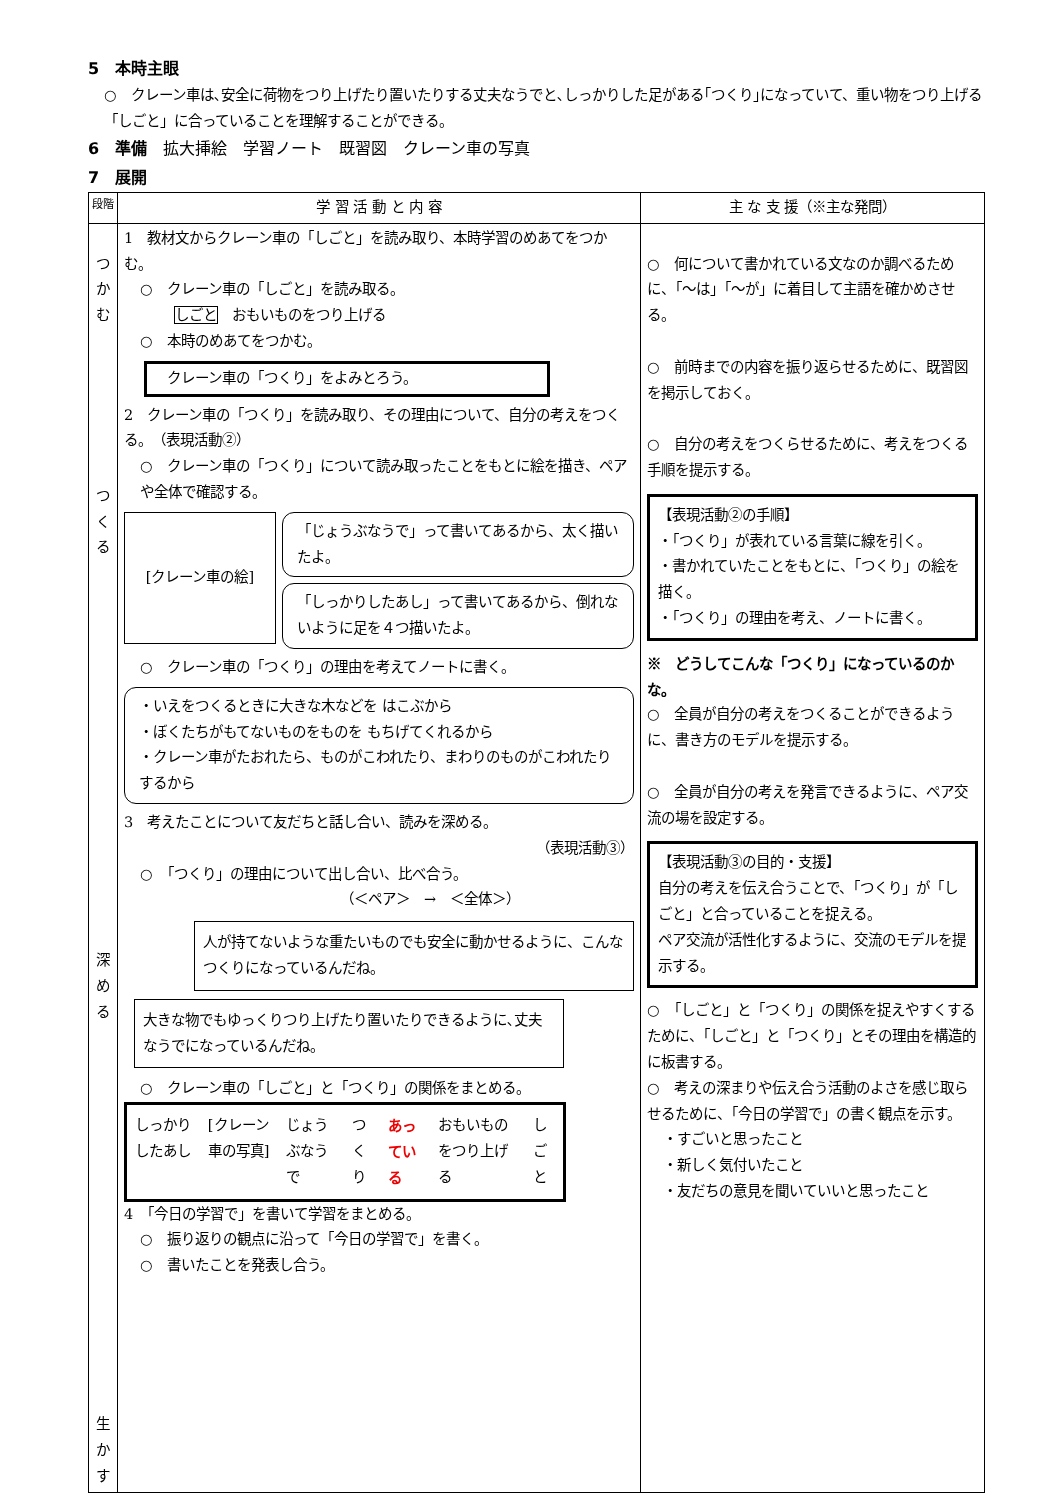5　本時主眼
○　クレーン車は､安全に荷物をつり上げたり置いたりする丈夫なうでと､しっかりした足がある｢つくり｣になっていて、重い物をつり上げる「しごと」に合っていることを理解することができる。
6　準備　拡大挿絵　学習ノート　既習図　クレーン車の写真
7　展開
| 段階 | 学 習 活 動 と 内 容 | 主 な 支 援（※主な発問） |
| --- | --- | --- |
| つかむ つくる 深める 生かす | 1 教材文からクレーン車の「しごと」を読み取り、本時学習のめあてをつかむ。 ○ クレーン車の「しごと」を読み取る。 しごと おもいものをつり上げる ○ 本時のめあてをつかむ。 クレーン車の「つくり」をよみとろう。 2 クレーン車の「つくり」を読み取り、その理由について、自分の考えをつくる。 （表現活動②） ○ クレーン車の「つくり」について読み取ったことをもとに絵を描き、ペアや全体で確認する。 [クレーン車の絵] 「じょうぶなうで」って書いてあるから、太く描いたよ。 「しっかりしたあし」って書いてあるから、倒れないように足を４つ描いたよ。 ○ クレーン車の「つくり」の理由を考えてノートに書く。 ・いえをつくるときに大きな木などを はこぶから ・ぼくたちがもてないものをものを もちげてくれるから ・クレーン車がたおれたら、ものがこわれたり、まわりのものがこわれたりするから 3 考えたことについて友だちと話し合い、読みを深める。 （表現活動③） ○ 「つくり」の理由について出し合い、比べ合う。 （＜ペア＞ → ＜全体＞） 人が持てないような重たいものでも安全に動かせるように、こんなつくりになっているんだね。 大きな物でもゆっくりつり上げたり置いたりできるように､丈夫なうでになっているんだね。 ○ クレーン車の「しごと」と「つくり」の関係をまとめる。 しっかりしたあし [クレーン車の写真] じょうぶなうで つくり あっている おもいものをつり上げる しごと 4 「今日の学習で」を書いて学習をまとめる。 ○ 振り返りの観点に沿って「今日の学習で」を書く。 ○ 書いたことを発表し合う。 | ○ 何について書かれている文なのか調べるために、「～は」「～が」に着目して主語を確かめさせる。 ○ 前時までの内容を振り返らせるために、既習図を掲示しておく。 ○ 自分の考えをつくらせるために、考えをつくる手順を提示する。 【表現活動②の手順】 ・「つくり」が表れている言葉に線を引く。 ・書かれていたことをもとに、「つくり」の絵を描く。 ・「つくり」の理由を考え、ノートに書く。 ※ どうしてこんな「つくり」になっているのかな。 ○ 全員が自分の考えをつくることができるように、書き方のモデルを提示する。 ○ 全員が自分の考えを発言できるように、ペア交流の場を設定する。 【表現活動③の目的・支援】 自分の考えを伝え合うことで、「つくり」が「しごと」と合っていることを捉える。 ペア交流が活性化するように、交流のモデルを提示する。 ○ 「しごと」と「つくり」の関係を捉えやすくするために、「しごと」と「つくり」とその理由を構造的に板書する。 ○ 考えの深まりや伝え合う活動のよさを感じ取らせるために、「今日の学習で」の書く観点を示す。 ・すごいと思ったこと ・新しく気付いたこと ・友だちの意見を聞いていいと思ったこと |